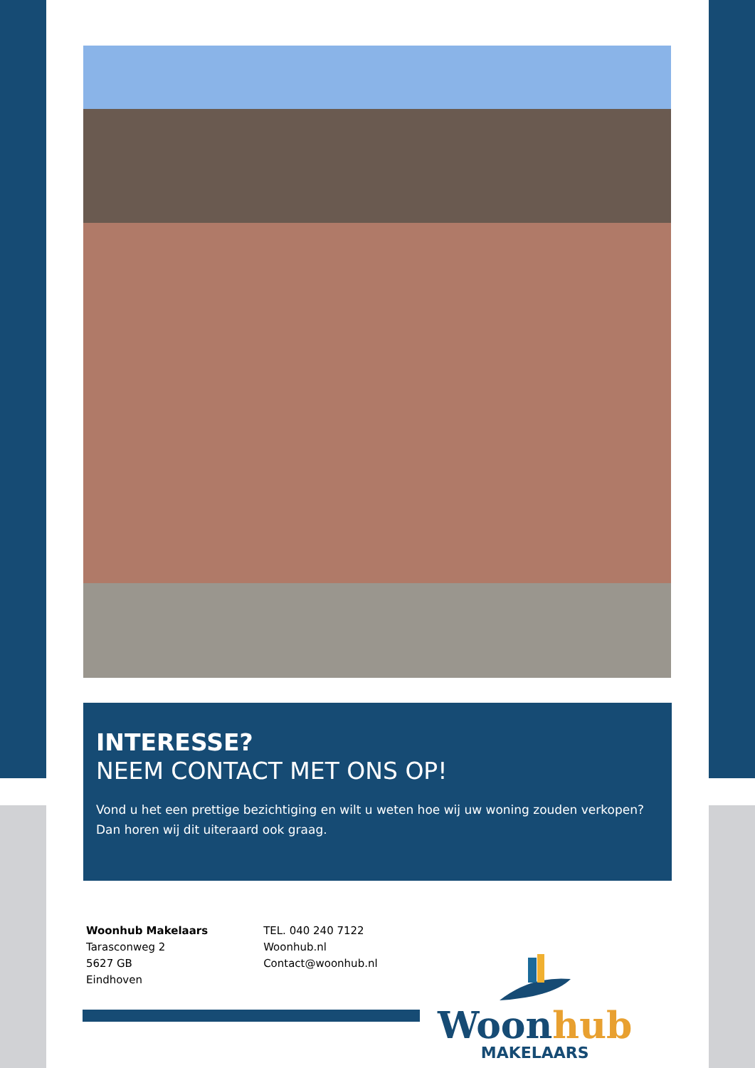INTERESSE?
NEEM CONTACT MET ONS OP!
Vond u het een prettige bezichtiging en wilt u weten hoe wij uw woning zouden verkopen? Dan horen wij dit uiteraard ook graag.
Woonhub Makelaars
Tarasconweg 2
5627 GB
Eindhoven
TEL. 040 240 7122
Woonhub.nl
Contact@woonhub.nl
Woon hub
MAKELAARS